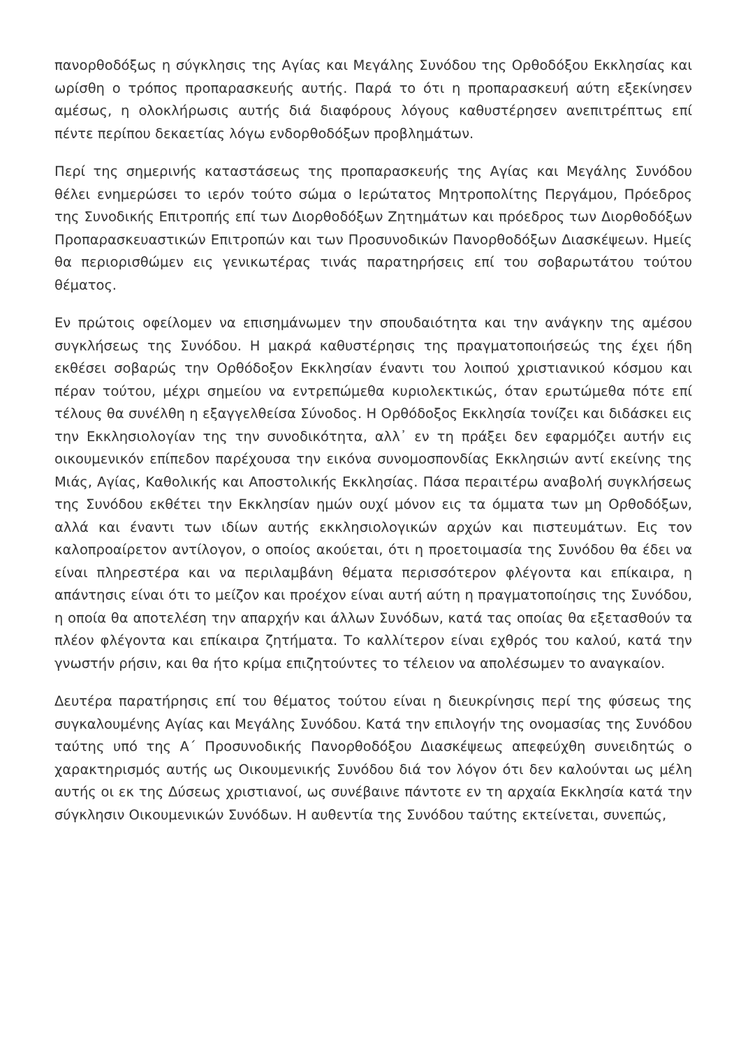πανορθοδόξως η σύγκλησις της Αγίας και Μεγάλης Συνόδου της Ορθοδόξου Εκκλησίας και ωρίσθη ο τρόπος προπαρασκευής αυτής. Παρά το ότι η προπαρασκευή αύτη εξεκίνησεν αμέσως, η ολοκλήρωσις αυτής διά διαφόρους λόγους καθυστέρησεν ανεπιτρέπτως επί πέντε περίπου δεκαετίας λόγω ενδορθοδόξων προβλημάτων.
Περί της σημερινής καταστάσεως της προπαρασκευής της Αγίας και Μεγάλης Συνόδου θέλει ενημερώσει το ιερόν τούτο σώμα ο Ιερώτατος Μητροπολίτης Περγάμου, Πρόεδρος της Συνοδικής Επιτροπής επί των Διορθοδόξων Ζητημάτων και πρόεδρος των Διορθοδόξων Προπαρασκευαστικών Επιτροπών και των Προσυνοδικών Πανορθοδόξων Διασκέψεων. Ημείς θα περιορισθώμεν εις γενικωτέρας τινάς παρατηρήσεις επί του σοβαρωτάτου τούτου θέματος.
Εν πρώτοις οφείλομεν να επισημάνωμεν την σπουδαιότητα και την ανάγκην της αμέσου συγκλήσεως της Συνόδου. Η μακρά καθυστέρησις της πραγματοποιήσεώς της έχει ήδη εκθέσει σοβαρώς την Ορθόδοξον Εκκλησίαν έναντι του λοιπού χριστιανικού κόσμου και πέραν τούτου, μέχρι σημείου να εντρεπώμεθα κυριολεκτικώς, όταν ερωτώμεθα πότε επί τέλους θα συνέλθη η εξαγγελθείσα Σύνοδος. Η Ορθόδοξος Εκκλησία τονίζει και διδάσκει εις την Εκκλησιολογίαν της την συνοδικότητα, αλλ᾽ εν τη πράξει δεν εφαρμόζει αυτήν εις οικουμενικόν επίπεδον παρέχουσα την εικόνα συνομοσπονδίας Εκκλησιών αντί εκείνης της Μιάς, Αγίας, Καθολικής και Αποστολικής Εκκλησίας. Πάσα περαιτέρω αναβολή συγκλήσεως της Συνόδου εκθέτει την Εκκλησίαν ημών ουχί μόνον εις τα όμματα των μη Ορθοδόξων, αλλά και έναντι των ιδίων αυτής εκκλησιολογικών αρχών και πιστευμάτων. Εις τον καλοπροαίρετον αντίλογον, ο οποίος ακούεται, ότι η προετοιμασία της Συνόδου θα έδει να είναι πληρεστέρα και να περιλαμβάνη θέματα περισσότερον φλέγοντα και επίκαιρα, η απάντησις είναι ότι το μείζον και προέχον είναι αυτή αύτη η πραγματοποίησις της Συνόδου, η οποία θα αποτελέση την απαρχήν και άλλων Συνόδων, κατά τας οποίας θα εξετασθούν τα πλέον φλέγοντα και επίκαιρα ζητήματα. Το καλλίτερον είναι εχθρός του καλού, κατά την γνωστήν ρήσιν, και θα ήτο κρίμα επιζητούντες το τέλειον να απολέσωμεν το αναγκαίον.
Δευτέρα παρατήρησις επί του θέματος τούτου είναι η διευκρίνησις περί της φύσεως της συγκαλουμένης Αγίας και Μεγάλης Συνόδου. Κατά την επιλογήν της ονομασίας της Συνόδου ταύτης υπό της Α΄ Προσυνοδικής Πανορθοδόξου Διασκέψεως απεφεύχθη συνειδητώς ο χαρακτηρισμός αυτής ως Οικουμενικής Συνόδου διά τον λόγον ότι δεν καλούνται ως μέλη αυτής οι εκ της Δύσεως χριστιανοί, ως συνέβαινε πάντοτε εν τη αρχαία Εκκλησία κατά την σύγκλησιν Οικουμενικών Συνόδων. Η αυθεντία της Συνόδου ταύτης εκτείνεται, συνεπώς,